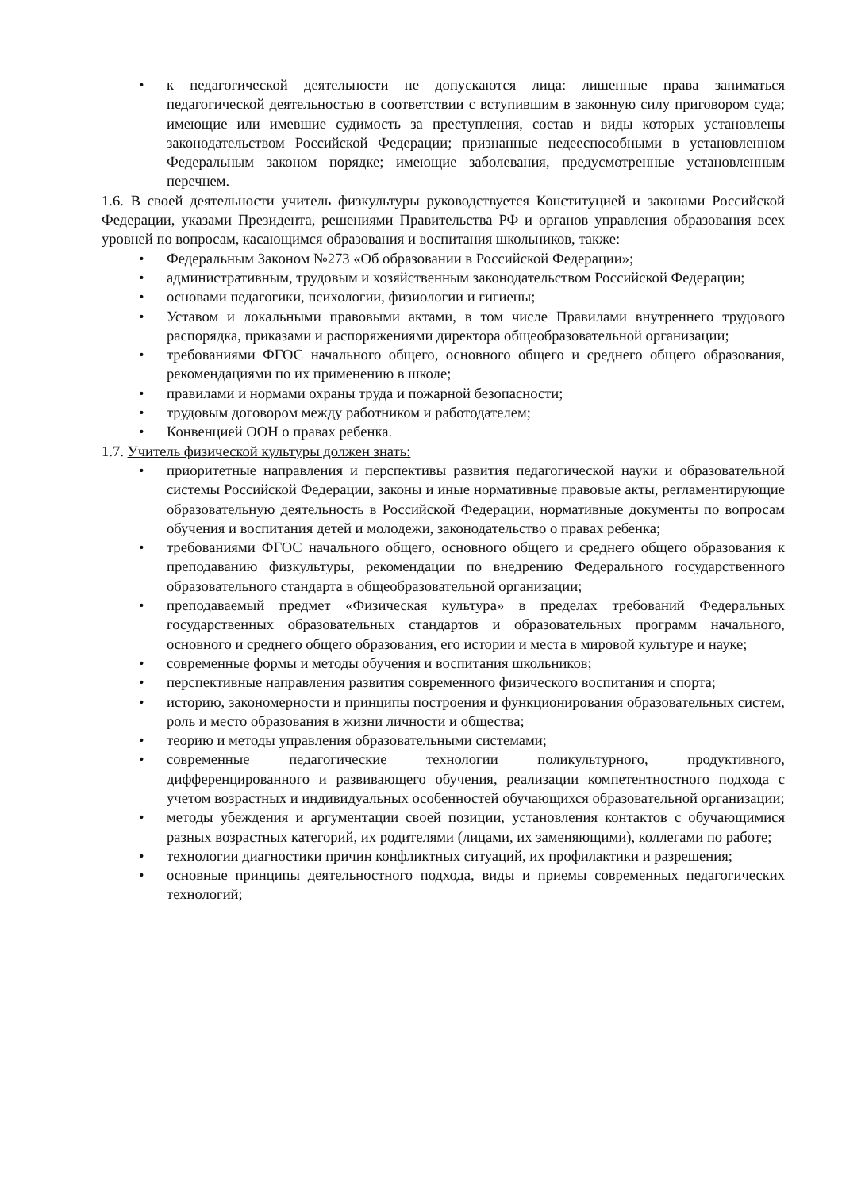• к педагогической деятельности не допускаются лица: лишенные права заниматься педагогической деятельностью в соответствии с вступившим в законную силу приговором суда; имеющие или имевшие судимость за преступления, состав и виды которых установлены законодательством Российской Федерации; признанные недееспособными в установленном Федеральным законом порядке; имеющие заболевания, предусмотренные установленным перечнем.
1.6. В своей деятельности учитель физкультуры руководствуется Конституцией и законами Российской Федерации, указами Президента, решениями Правительства РФ и органов управления образования всех уровней по вопросам, касающимся образования и воспитания школьников, также:
• Федеральным Законом №273 «Об образовании в Российской Федерации»;
• административным, трудовым и хозяйственным законодательством Российской Федерации;
• основами педагогики, психологии, физиологии и гигиены;
• Уставом и локальными правовыми актами, в том числе Правилами внутреннего трудового распорядка, приказами и распоряжениями директора общеобразовательной организации;
• требованиями ФГОС начального общего, основного общего и среднего общего образования, рекомендациями по их применению в школе;
• правилами и нормами охраны труда и пожарной безопасности;
• трудовым договором между работником и работодателем;
• Конвенцией ООН о правах ребенка.
1.7. Учитель физической культуры должен знать:
• приоритетные направления и перспективы развития педагогической науки и образовательной системы Российской Федерации, законы и иные нормативные правовые акты, регламентирующие образовательную деятельность в Российской Федерации, нормативные документы по вопросам обучения и воспитания детей и молодежи, законодательство о правах ребенка;
• требованиями ФГОС начального общего, основного общего и среднего общего образования к преподаванию физкультуры, рекомендации по внедрению Федерального государственного образовательного стандарта в общеобразовательной организации;
• преподаваемый предмет «Физическая культура» в пределах требований Федеральных государственных образовательных стандартов и образовательных программ начального, основного и среднего общего образования, его истории и места в мировой культуре и науке;
• современные формы и методы обучения и воспитания школьников;
• перспективные направления развития современного физического воспитания и спорта;
• историю, закономерности и принципы построения и функционирования образовательных систем, роль и место образования в жизни личности и общества;
• теорию и методы управления образовательными системами;
• современные педагогические технологии поликультурного, продуктивного, дифференцированного и развивающего обучения, реализации компетентностного подхода с учетом возрастных и индивидуальных особенностей обучающихся образовательной организации;
• методы убеждения и аргументации своей позиции, установления контактов с обучающимися разных возрастных категорий, их родителями (лицами, их заменяющими), коллегами по работе;
• технологии диагностики причин конфликтных ситуаций, их профилактики и разрешения;
• основные принципы деятельностного подхода, виды и приемы современных педагогических технологий;